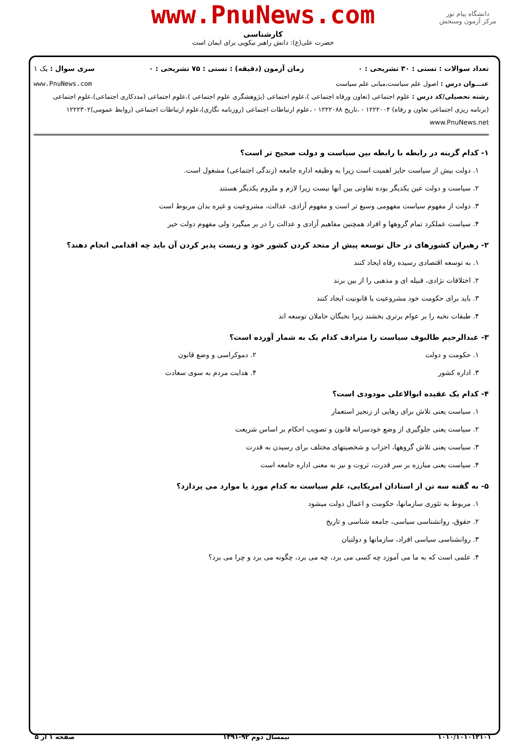www.PnuNews.com
کارشناسی
حضرت علی(ع): دانش راهبر نیکویی برای ایمان است
دانشگاه پیام نور
مرکز آزمون وسنجش
تعداد سوالات : تستی : ۳۰ تشریحی : ۰ زمان آزمون (دقیقه) : تستی : ۷۵ تشریحی : ۰ سری سوال : یک ۱
عنـــوان درس : اصول علم سیاست،مبانی علم سیاست www.PnuNews.com
رشته تحصیلی/کد درس : علوم اجتماعی (تعاون ورفاه اجتماعی )،علوم اجتماعی (پژوهشگری علوم اجتماعی )،علوم اجتماعی (مددکاری اجتماعی)،علوم اجتماعی (برنامه ریزی اجتماعی تعاون و رفاه) ۱۲۲۲۰۰۴ - ،تاریخ ۱۲۲۲۰۸۸ - ،علوم ارتباطات اجتماعی (روزنامه نگاری)،علوم ارتباطات اجتماعی (روابط عمومی)۱۲۲۲۳۰۲ www.PnuNews.net
۱- کدام گزینه در رابطه با رابطه بین سیاست و دولت صحیح تر است؟
۱. دولت بیش از سیاست حایز اهمیت است زیرا به وظیفه اداره جامعه (زندگی اجتماعی) مشغول است.
۲. سیاست و دولت عین یکدیگر بوده تفاوتی بین آنها نیست زیرا لازم و ملزوم یکدیگر هستند
۳. دولت از مفهوم سیاست مفهومی وسیع تر است و مفهوم آزادی، عدالت، مشروعیت و غیره بدان مربوط است
۴. سیاست عملکرد تمام گروهها و افراد همچنین مفاهیم آزادی و عدالت را در بر میگیرد ولی مفهوم دولت خیر
۲- رهبران کشورهای در حال توسعه پیش از متحد کردن کشور خود و زیست پذیر کردن آن باید چه اقدامی انجام دهند؟
۱. به توسعه اقتصادی رسیده رفاه ایجاد کنند
۲. اختلافات نژادی، قبیله ای و مذهبی را از بین برند
۳. باید برای حکومت خود مشروعیت یا قانونیت ایجاد کنند
۴. طبقات نخبه را بر عوام برتری بخشند زیرا نخبگان حاملان توسعه اند
۳- عبدالرحیم طالبوف سیاست را مترادف کدام یک به شمار آورده است؟
۱. حکومت و دولت ۲. دموکراسی و وضع قانون
۳. اداره کشور ۴. هدایت مردم به سوی سعادت
۴- کدام یک عقیده ابوالاعلی مودودی است؟
۱. سیاست یعنی تلاش برای رهایی از زنجیر استعمار
۲. سیاست یعنی جلوگیری از وضع خودسرانه قانون و تصویب احکام بر اساس شریعت
۳. سیاست یعنی تلاش گروهها، احزاب و شخصیتهای مختلف برای رسیدن به قدرت
۴. سیاست یعنی مبارزه بر سر قدرت، ثروت و نیز به معنی اداره جامعه است
۵- به گفته سه تن از استادان امریکایی، علم سیاست به کدام مورد یا موارد می پردازد؟
۱. مربوط به تئوری سازمانها، حکومت و اعمال دولت میشود
۲. حقوق، روانشناسی سیاسی، جامعه شناسی و تاریخ
۳. روانشناسی سیاسی افراد، سازمانها و دولتیان
۴. علمی است که به ما می آموزد چه کسی می برد، چه می برد، چگونه می برد و چرا می برد؟
۱۰۱۰/۱۰۱۰۱۲۱۰۱ نیمسال دوم ۹۲-۱۳۹۱ صفحه ۱ از ۵